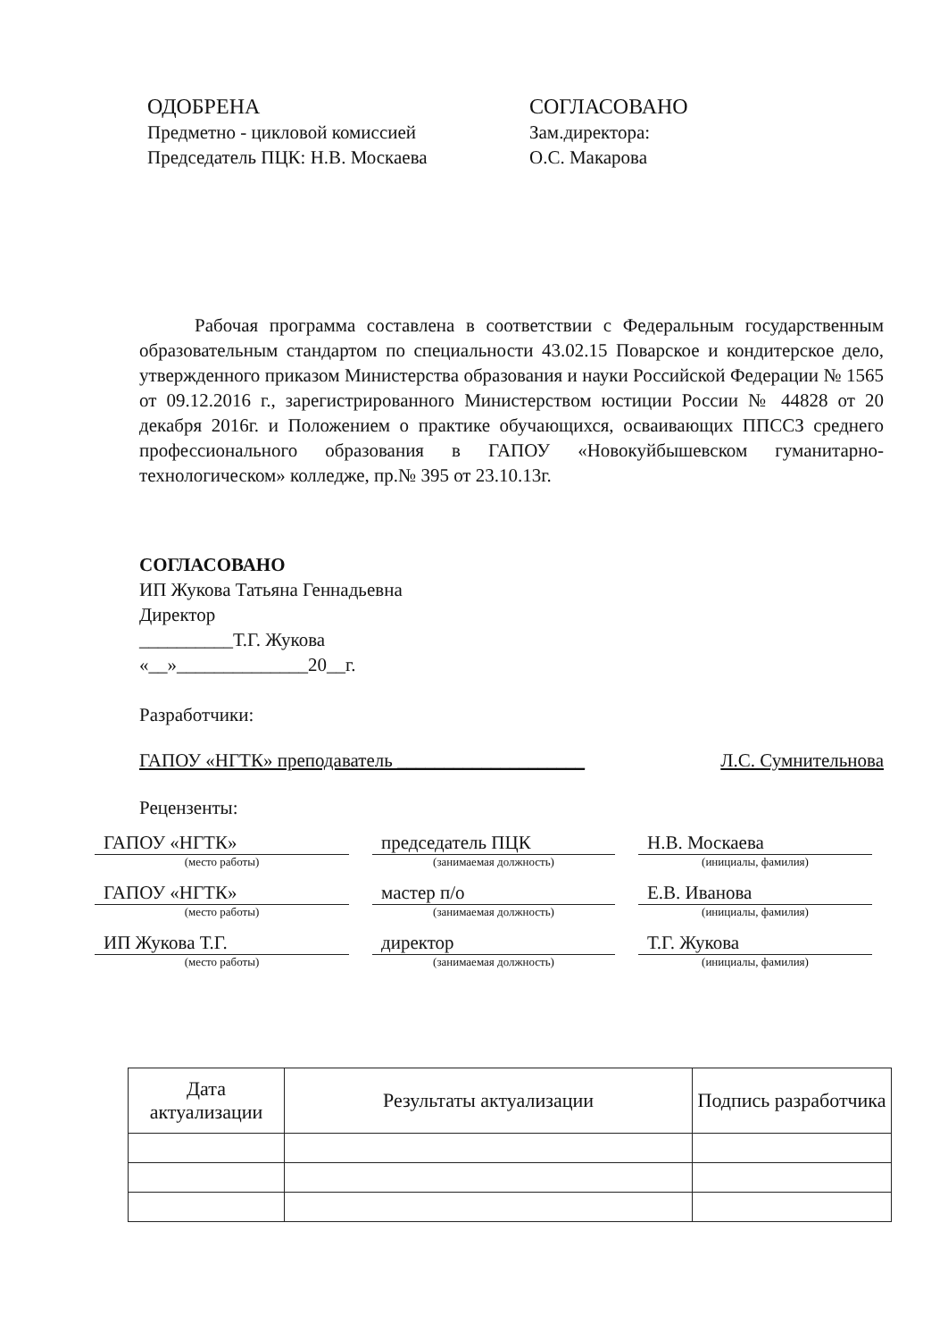ОДОБРЕНА
Предметно - цикловой комиссией
Председатель ПЦК: Н.В. Москаева
СОГЛАСОВАНО
Зам.директора:
О.С. Макарова
Рабочая программа составлена в соответствии с Федеральным государственным образовательным стандартом по специальности 43.02.15 Поварское и кондитерское дело, утвержденного приказом Министерства образования и науки Российской Федерации № 1565 от 09.12.2016 г., зарегистрированного Министерством юстиции России № 44828 от 20 декабря 2016г. и Положением о практике обучающихся, осваивающих ППССЗ среднего профессионального образования в ГАПОУ «Новокуйбышевском гуманитарно-технологическом» колледже, пр.№ 395 от 23.10.13г.
СОГЛАСОВАНО
ИП Жукова Татьяна Геннадьевна
Директор
__________Т.Г. Жукова
«__»______________20__г.
Разработчики:
ГАПОУ «НГТК» преподаватель ____________________ Л.С. Сумнительнова
Рецензенты:
ГАПОУ «НГТК» председатель ПЦК Н.В. Москаева
(место работы) (занимаемая должность) (инициалы, фамилия)
ГАПОУ «НГТК» мастер п/о Е.В. Иванова
(место работы) (занимаемая должность) (инициалы, фамилия)
ИП Жукова Т.Г. директор Т.Г. Жукова
(место работы) (занимаемая должность) (инициалы, фамилия)
| Дата актуализации | Результаты актуализации | Подпись разработчика |
| --- | --- | --- |